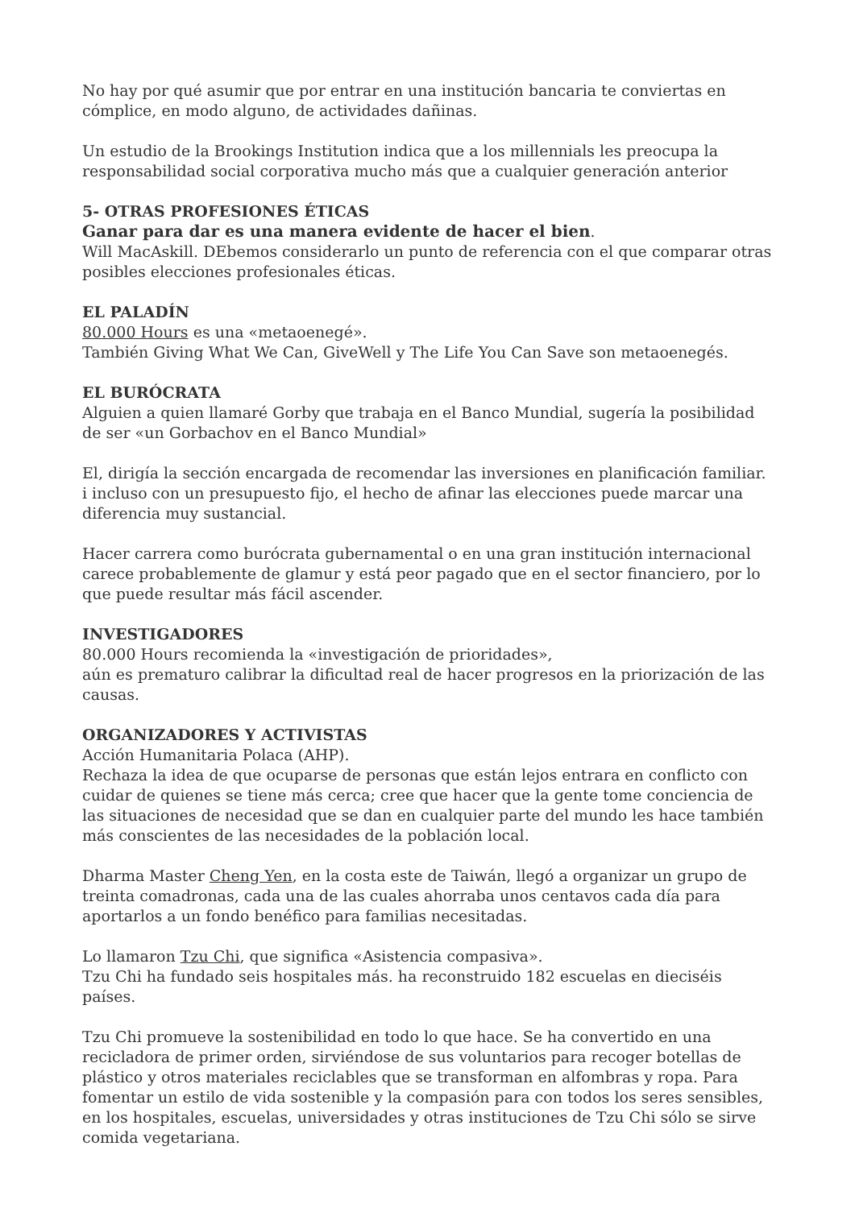No hay por qué asumir que por entrar en una institución bancaria te conviertas en cómplice, en modo alguno, de actividades dañinas.
Un estudio de la Brookings Institution indica que a los millennials les preocupa la responsabilidad social corporativa mucho más que a cualquier generación anterior
5- OTRAS PROFESIONES ÉTICAS
Ganar para dar es una manera evidente de hacer el bien.
Will MacAskill. DEbemos considerarlo un punto de referencia con el que comparar otras posibles elecciones profesionales éticas.
EL PALADÍN
80.000 Hours es una «metaoenegé».
También Giving What We Can, GiveWell y The Life You Can Save son metaoenegés.
EL BURÓCRATA
Alguien a quien llamaré Gorby que trabaja en el Banco Mundial, sugería la posibilidad de ser «un Gorbachov en el Banco Mundial»
El, dirigía la sección encargada de recomendar las inversiones en planificación familiar. i incluso con un presupuesto fijo, el hecho de afinar las elecciones puede marcar una diferencia muy sustancial.
Hacer carrera como burócrata gubernamental o en una gran institución internacional carece probablemente de glamur y está peor pagado que en el sector financiero, por lo que puede resultar más fácil ascender.
INVESTIGADORES
80.000 Hours recomienda la «investigación de prioridades»,
aún es prematuro calibrar la dificultad real de hacer progresos en la priorización de las causas.
ORGANIZADORES Y ACTIVISTAS
Acción Humanitaria Polaca (AHP).
Rechaza la idea de que ocuparse de personas que están lejos entrara en conflicto con cuidar de quienes se tiene más cerca; cree que hacer que la gente tome conciencia de las situaciones de necesidad que se dan en cualquier parte del mundo les hace también más conscientes de las necesidades de la población local.
Dharma Master Cheng Yen, en la costa este de Taiwán, llegó a organizar un grupo de treinta comadronas, cada una de las cuales ahorraba unos centavos cada día para aportarlos a un fondo benéfico para familias necesitadas.
Lo llamaron Tzu Chi, que significa «Asistencia compasiva».
Tzu Chi ha fundado seis hospitales más. ha reconstruido 182 escuelas en dieciséis países.
Tzu Chi promueve la sostenibilidad en todo lo que hace. Se ha convertido en una recicladora de primer orden, sirviéndose de sus voluntarios para recoger botellas de plástico y otros materiales reciclables que se transforman en alfombras y ropa. Para fomentar un estilo de vida sostenible y la compasión para con todos los seres sensibles, en los hospitales, escuelas, universidades y otras instituciones de Tzu Chi sólo se sirve comida vegetariana.